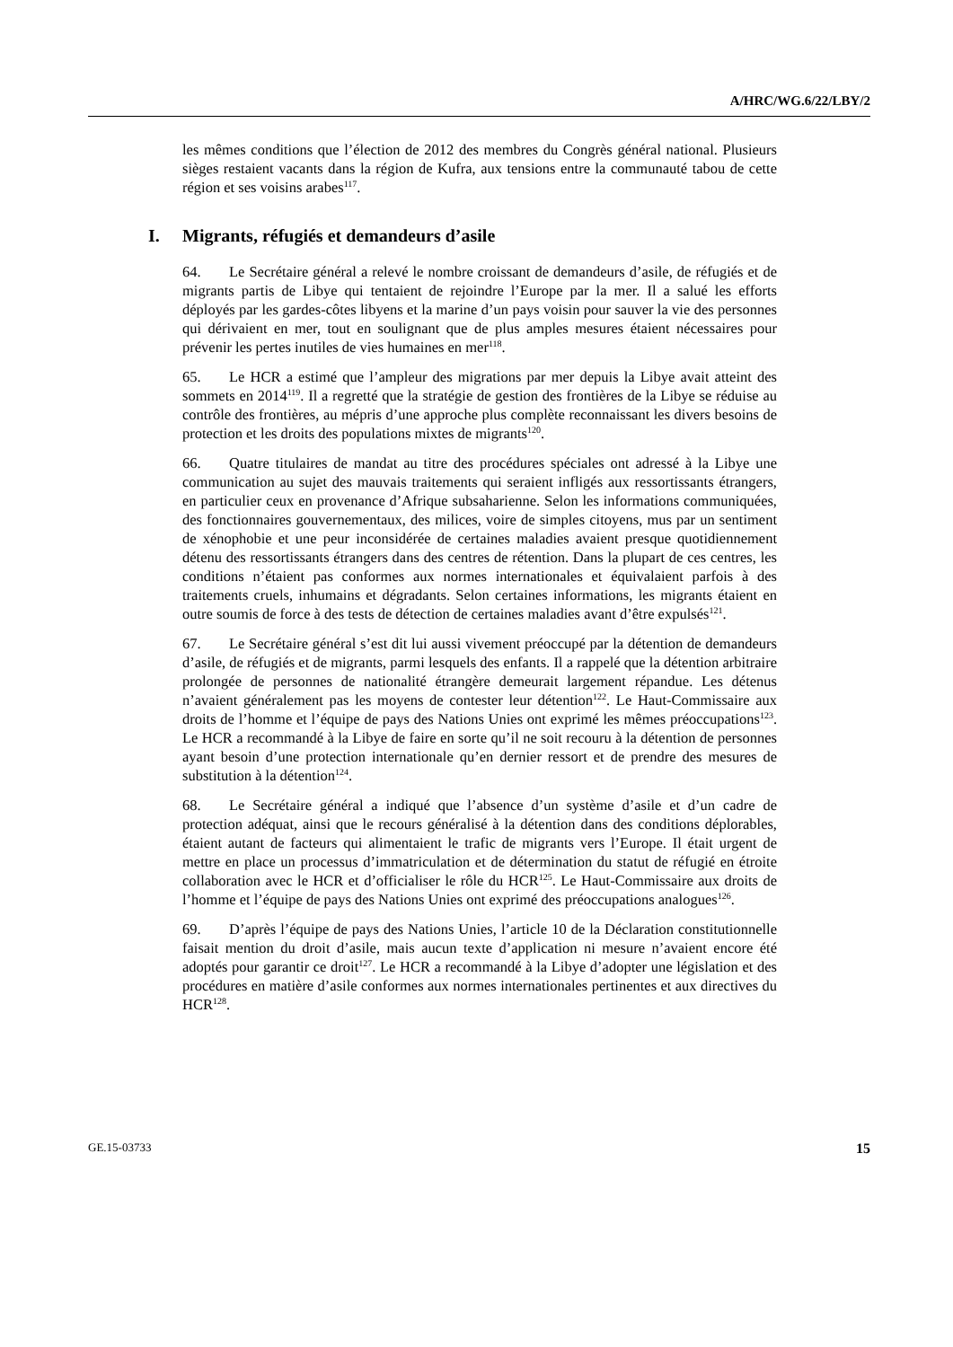A/HRC/WG.6/22/LBY/2
les mêmes conditions que l’élection de 2012 des membres du Congrès général national. Plusieurs sièges restaient vacants dans la région de Kufra, aux tensions entre la communauté tabou de cette région et ses voisins arabes<sup>117</sup>.
I. Migrants, réfugiés et demandeurs d’asile
64. Le Secrétaire général a relevé le nombre croissant de demandeurs d’asile, de réfugiés et de migrants partis de Libye qui tentaient de rejoindre l’Europe par la mer. Il a salué les efforts déployés par les gardes-côtes libyens et la marine d’un pays voisin pour sauver la vie des personnes qui dérivaient en mer, tout en soulignant que de plus amples mesures étaient nécessaires pour prévenir les pertes inutiles de vies humaines en mer<sup>118</sup>.
65. Le HCR a estimé que l’ampleur des migrations par mer depuis la Libye avait atteint des sommets en 2014<sup>119</sup>. Il a regretté que la stratégie de gestion des frontières de la Libye se réduise au contrôle des frontières, au mépris d’une approche plus complète reconnaissant les divers besoins de protection et les droits des populations mixtes de migrants<sup>120</sup>.
66. Quatre titulaires de mandat au titre des procédures spéciales ont adressé à la Libye une communication au sujet des mauvais traitements qui seraient infligés aux ressortissants étrangers, en particulier ceux en provenance d’Afrique subsaharienne. Selon les informations communiquées, des fonctionnaires gouvernementaux, des milices, voire de simples citoyens, mus par un sentiment de xénophobie et une peur inconsidérée de certaines maladies avaient presque quotidiennement détenu des ressortissants étrangers dans des centres de rétention. Dans la plupart de ces centres, les conditions n’étaient pas conformes aux normes internationales et équivalaient parfois à des traitements cruels, inhumains et dégradants. Selon certaines informations, les migrants étaient en outre soumis de force à des tests de détection de certaines maladies avant d’être expulsés<sup>121</sup>.
67. Le Secrétaire général s’est dit lui aussi vivement préoccupé par la détention de demandeurs d’asile, de réfugiés et de migrants, parmi lesquels des enfants. Il a rappelé que la détention arbitraire prolongée de personnes de nationalité étrangère demeurait largement répandue. Les détenus n’avaient généralement pas les moyens de contester leur détention<sup>122</sup>. Le Haut-Commissaire aux droits de l’homme et l’équipe de pays des Nations Unies ont exprimé les mêmes préoccupations<sup>123</sup>. Le HCR a recommandé à la Libye de faire en sorte qu’il ne soit recouru à la détention de personnes ayant besoin d’une protection internationale qu’en dernier ressort et de prendre des mesures de substitution à la détention<sup>124</sup>.
68. Le Secrétaire général a indiqué que l’absence d’un système d’asile et d’un cadre de protection adéquat, ainsi que le recours généralisé à la détention dans des conditions déplorables, étaient autant de facteurs qui alimentaient le trafic de migrants vers l’Europe. Il était urgent de mettre en place un processus d’immatriculation et de détermination du statut de réfugié en étroite collaboration avec le HCR et d’officialiser le rôle du HCR<sup>125</sup>. Le Haut-Commissaire aux droits de l’homme et l’équipe de pays des Nations Unies ont exprimé des préoccupations analogues<sup>126</sup>.
69. D’après l’équipe de pays des Nations Unies, l’article 10 de la Déclaration constitutionnelle faisait mention du droit d’asile, mais aucun texte d’application ni mesure n’avaient encore été adoptés pour garantir ce droit<sup>127</sup>. Le HCR a recommandé à la Libye d’adopter une législation et des procédures en matière d’asile conformes aux normes internationales pertinentes et aux directives du HCR<sup>128</sup>.
GE.15-03733 15